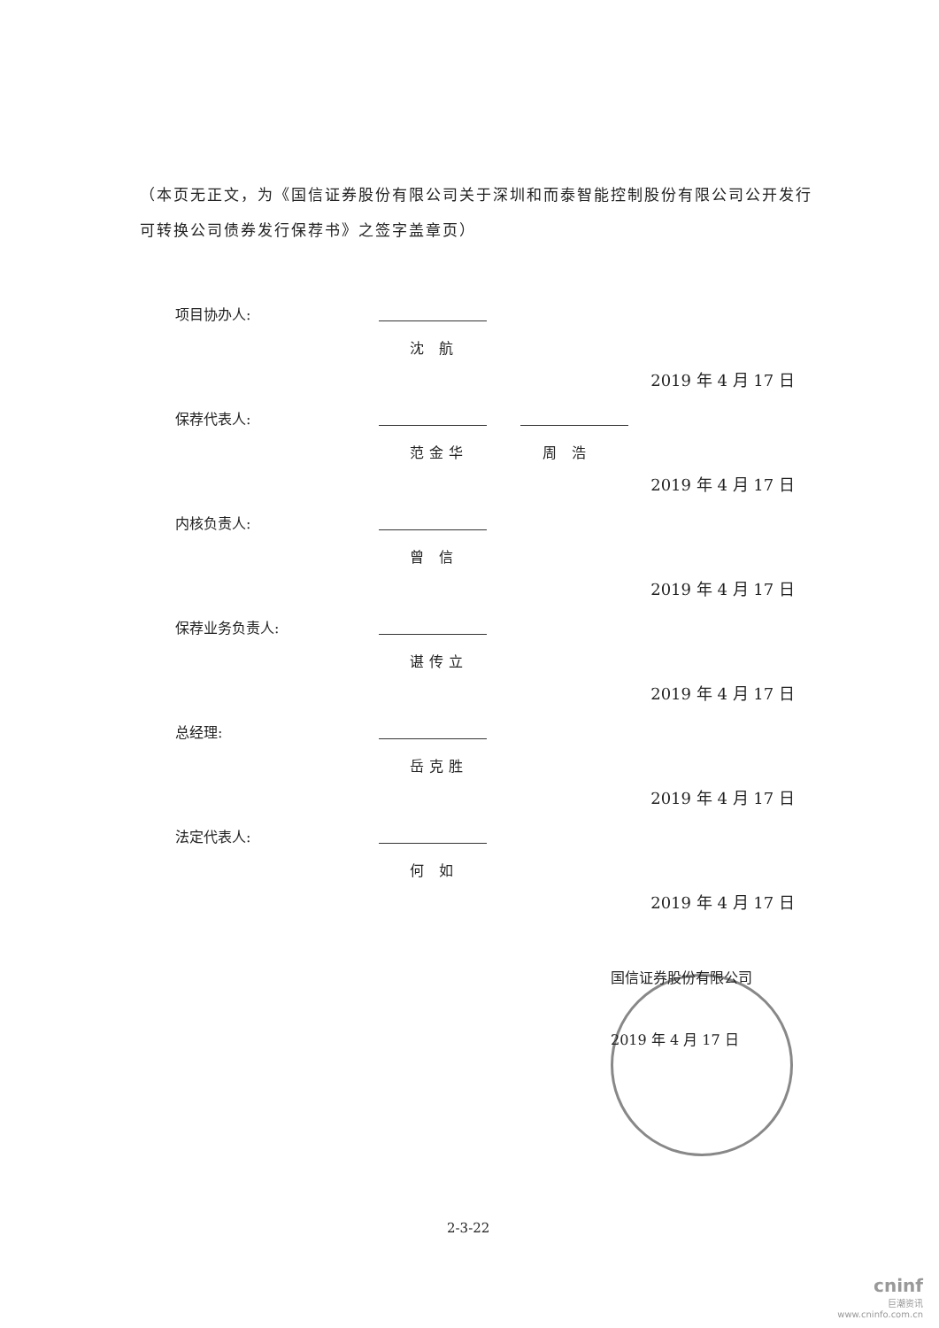（本页无正文，为《国信证券股份有限公司关于深圳和而泰智能控制股份有限公司公开发行可转换公司债券发行保荐书》之签字盖章页）
项目协办人:
沈 航
2019 年 4 月 17 日
保荐代表人:
范金华 周 浩
2019 年 4 月 17 日
内核负责人:
曾 信
2019 年 4 月 17 日
保荐业务负责人:
谌传立
2019 年 4 月 17 日
总经理:
岳克胜
2019 年 4 月 17 日
法定代表人:
何 如
2019 年 4 月 17 日
国信证券股份有限公司
2019 年 4 月 17 日
2-3-22
cninf
巨潮资讯
www.cninfo.com.cn